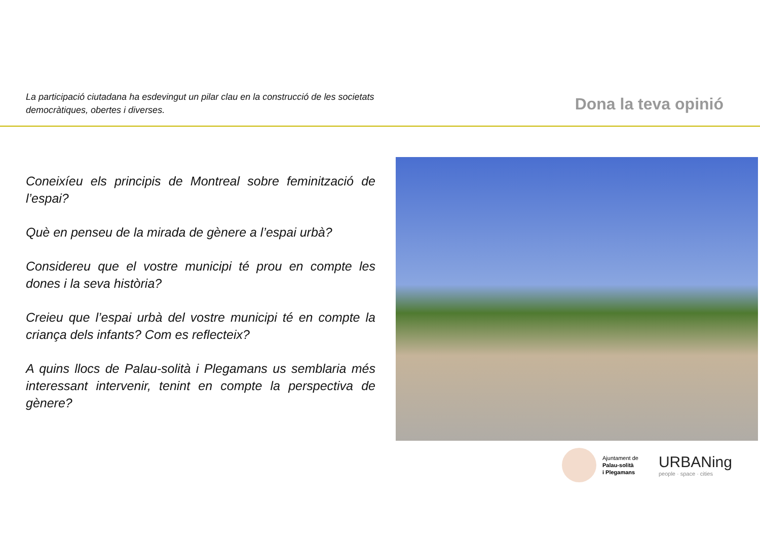La participació ciutadana ha esdevingut un pilar clau en la construcció de les societats democràtiques, obertes i diverses.
Dona la teva opinió
Coneixíeu els principis de Montreal sobre feminització de l’espai?
Què en penseu de la mirada de gènere a l’espai urbà?
Considereu que el vostre municipi té prou en compte les dones i la seva història?
Creieu que l’espai urbà del vostre municipi té en compte la criança dels infants? Com es reflecteix?
A quins llocs de Palau-solità i Plegamans us semblaria més interessant intervenir, tenint en compte la perspectiva de gènere?
Ajuntament de
Palau-solità
i Plegamans
URBANing
people · space · cities